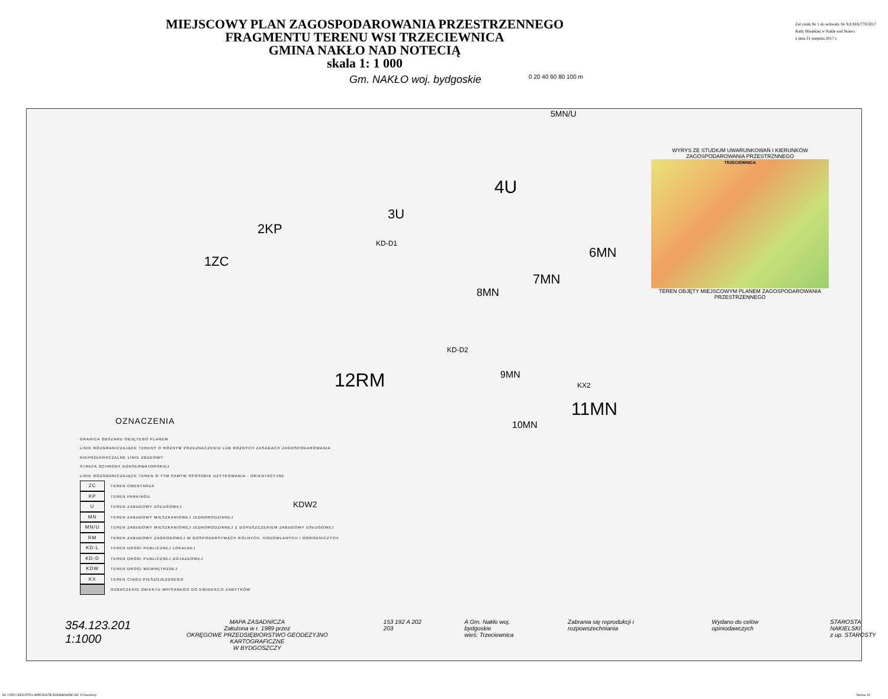MIEJSCOWY PLAN ZAGOSPODAROWANIA PRZESTRZENNEGO
FRAGMENTU TERENU WSI TRZECIEWNICA
GMINA NAKŁO NAD NOTECIĄ
skala 1: 1 000
Zał cznik Nr 1 do uchwały Nr XXXIX/770/2017
Rady Miejskiej w Nakle nad Noteci
z dnia 31 sierpnia 2017 r.
Gm. NAKŁO woj. bydgoskie 0 20 40 60 80 100 m
5MN/U
4U
3U
2KP
1ZC
KD-D1
6MN
7MN
8MN
KD-D2
12RM 9MN
KX2
11MN
10MN
KDW2
OZNACZENIA
GRANICA OBSZARU OBJĘTEGO PLANEM
LINIE ROZGRANICZAJĄCE TERENY O RÓŻNYM PRZEZNACZENIU LUB RÓŻNYCH ZASADACH ZAGOSPODAROWANIA
NIEPRZEKRACZALNE LINIE ZBUDOWY
STREFA OCHRONY KONSERWATORSKIEJ
LINIE ROZGRANICZAJĄCE TEREN O TYM SAMYM SPOSOBIE UŻYTKOWANIA - ORIENTACYJNE
ZC TEREN CMENTARZA
KP TEREN PARKINGU
U TEREN ZABUDOWY USŁUGOWEJ
MN TEREN ZABUDOWY MIESZKANIOWEJ JEDNORODZINNEJ
MN/U TEREN ZABUDOWY MIESZKANIOWEJ JEDNORODZINNEJ Z DOPUSZCZENIEM ZABUDOWY USŁUGOWEJ
RM TEREN ZABUDOWY ZAGRODOWEJ W GOSPODARSTWACH ROLNYCH, HODOWLANYCH I OGRODNICZYCH
KD-L TEREN DROGI PUBLICZNEJ LOKALNEJ
KD-D TEREN DROGI PUBLICZNEJ DOJAZDOWEJ
KDW TEREN DROGI WEWNĘTRZNEJ
KX TEREN CIĄGU PIESZOJEZDNEGO
OZNACZENIE OBIEKTU WPISANEGO DO EWIDENCJI ZABYTKÓW
WYRYS ZE STUDIUM UWARUNKOWAŃ I KIERUNKÓW ZAGOSPODAROWANIA PRZESTRZNNEGO
TRZECIEWNICA
TEREN OBJĘTY MIEJSCOWYM PLANEM ZAGOSPODAROWANIA PRZESTRZENNEGO
354.123.201
1:1000
MAPA ZASADNICZA
Założona w r. 1989 przez
OKRĘGOWE PRZEDSIĘBIORSTWO GEODEZYJNO KARTOGRAFICZNE
W BYDGOSZCZY
153 192 A 202 203 A Gm. Nakło woj. bydgoskie
wieś: Trzeciewnica
Zabrania się reprodukcji i rozpowszechniania
Wydano do celów opiniodawczych STAROSTA NAKIELSKI
z up. STAROSTY
Id: C08CCED3-97E1-4090-BA7B-D2D448A0BCA0. Uchwalony Strona 10